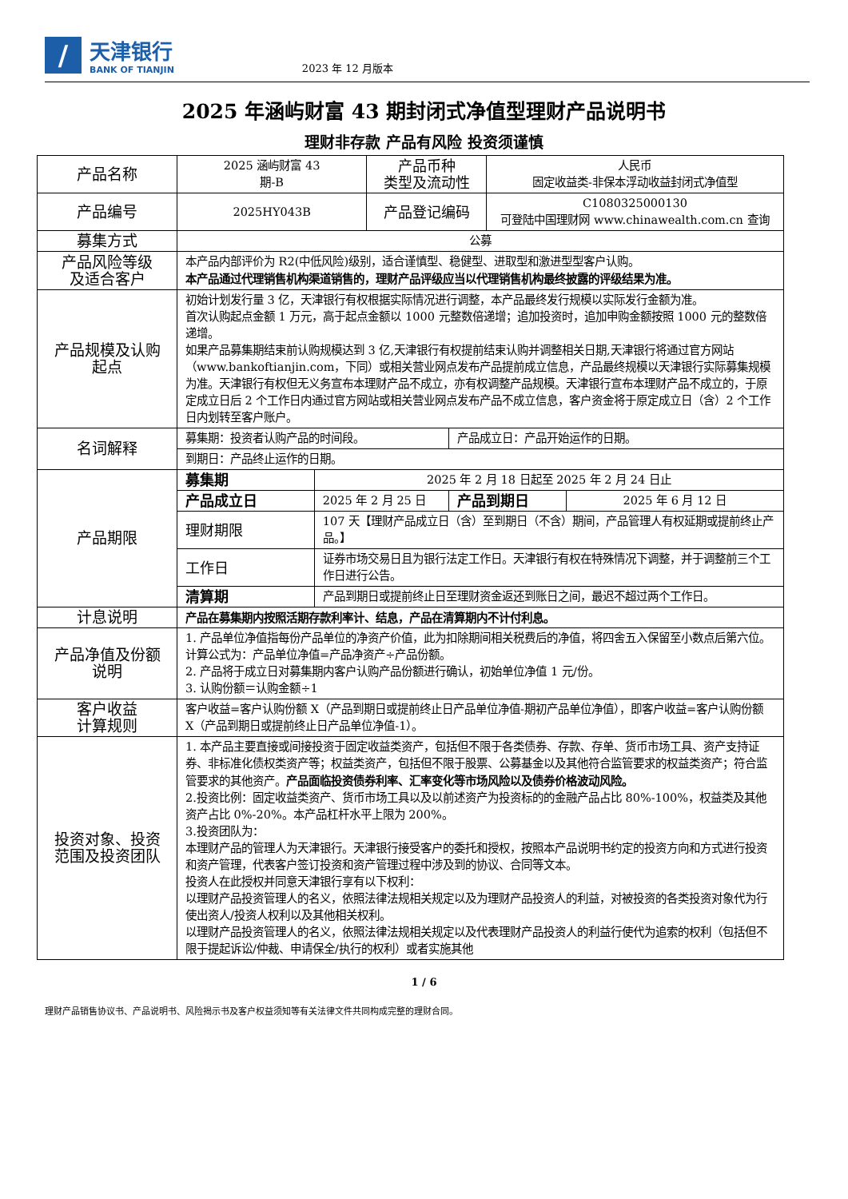/
天津银行
BANK OF TIANJIN
2023 年 12 月版本
2025 年涵屿财富 43 期封闭式净值型理财产品说明书
理财非存款 产品有风险 投资须谨慎
| 产品名称 | 2025 涵屿财富 43 期-B | | 产品币种 类型及流动性 | | 人民币 固定收益类-非保本浮动收益封闭式净值型 | |
| 产品编号 | 2025HY043B | | 产品登记编码 | | C1080325000130 可登陆中国理财网 www.chinawealth.com.cn 查询 | |
| 募集方式 | 公募 | | | | | |
| 产品风险等级 及适合客户 | 本产品内部评价为 R2(中低风险)级别，适合谨慎型、稳健型、进取型和激进型型客户认购。 本产品通过代理销售机构渠道销售的，理财产品评级应当以代理销售机构最终披露的评级结果为准。 | | | | | |
| 产品规模及认购 起点 | 初始计划发行量 3 亿，天津银行有权根据实际情况进行调整，本产品最终发行规模以实际发行金额为准。 首次认购起点金额 1 万元，高于起点金额以 1000 元整数倍递增；追加投资时，追加申购金额按照 1000 元的整数倍递增。 如果产品募集期结束前认购规模达到 3 亿,天津银行有权提前结束认购并调整相关日期,天津银行将通过官方网站（www.bankoftianjin.com，下同）或相关营业网点发布产品提前成立信息，产品最终规模以天津银行实际募集规模为准。天津银行有权但无义务宣布本理财产品不成立，亦有权调整产品规模。天津银行宣布本理财产品不成立的，于原定成立日后 2 个工作日内通过官方网站或相关营业网点发布产品不成立信息，客户资金将于原定成立日（含）2 个工作日内划转至客户账户。 | | | | | |
| 名词解释 | 募集期：投资者认购产品的时间段。 | | | 产品成立日：产品开始运作的日期。 | | |
| | 到期日：产品终止运作的日期。 | | | | | |
| 产品期限 | 募集期 | 2025 年 2 月 18 日起至 2025 年 2 月 24 日止 | | | | |
| | 产品成立日 | 2025 年 2 月 25 日 | | 产品到期日 | | 2025 年 6 月 12 日 |
| | 理财期限 | 107 天【理财产品成立日（含）至到期日（不含）期间，产品管理人有权延期或提前终止产品。】 | | | | |
| | 工作日 | 证券市场交易日且为银行法定工作日。天津银行有权在特殊情况下调整，并于调整前三个工作日进行公告。 | | | | |
| | 清算期 | 产品到期日或提前终止日至理财资金返还到账日之间，最迟不超过两个工作日。 | | | | |
| 计息说明 | 产品在募集期内按照活期存款利率计、结息，产品在清算期内不计付利息。 | | | | | |
| 产品净值及份额 说明 | 1. 产品单位净值指每份产品单位的净资产价值，此为扣除期间相关税费后的净值，将四舍五入保留至小数点后第六位。计算公式为：产品单位净值=产品净资产÷产品份额。 2. 产品将于成立日对募集期内客户认购产品份额进行确认，初始单位净值 1 元/份。 3. 认购份额＝认购金额÷1 | | | | | |
| 客户收益 计算规则 | 客户收益=客户认购份额 X（产品到期日或提前终止日产品单位净值-期初产品单位净值），即客户收益=客户认购份额 X（产品到期日或提前终止日产品单位净值-1）。 | | | | | |
| 投资对象、投资 范围及投资团队 | 1. 本产品主要直接或间接投资于固定收益类资产，包括但不限于各类债券、存款、存单、货币市场工具、资产支持证券、非标准化债权类资产等；权益类资产，包括但不限于股票、公募基金以及其他符合监管要求的权益类资产；符合监管要求的其他资产。 产品面临投资债券利率、汇率变化等市场风险以及债券价格波动风险。 2.投资比例：固定收益类资产、货币市场工具以及以前述资产为投资标的的金融产品占比 80%-100%，权益类及其他资产占比 0%-20%。本产品杠杆水平上限为 200%。 3.投资团队为： 本理财产品的管理人为天津银行。天津银行接受客户的委托和授权，按照本产品说明书约定的投资方向和方式进行投资和资产管理，代表客户签订投资和资产管理过程中涉及到的协议、合同等文本。 投资人在此授权并同意天津银行享有以下权利： 以理财产品投资管理人的名义，依照法律法规相关规定以及为理财产品投资人的利益，对被投资的各类投资对象代为行使出资人/投资人权利以及其他相关权利。 以理财产品投资管理人的名义，依照法律法规相关规定以及代表理财产品投资人的利益行使代为追索的权利（包括但不限于提起诉讼/仲裁、申请保全/执行的权利）或者实施其他 | | | | | |
1 / 6
理财产品销售协议书、产品说明书、风险揭示书及客户权益须知等有关法律文件共同构成完整的理财合同。